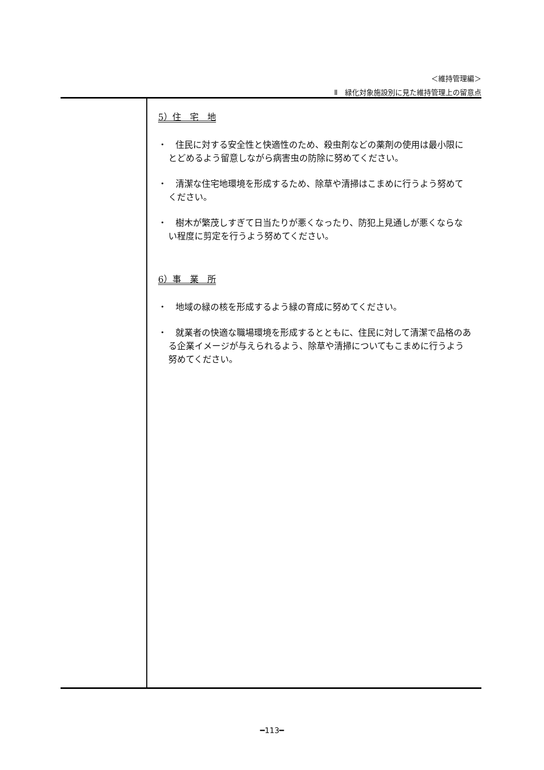＜維持管理編＞
Ⅱ　緑化対象施設別に見た維持管理上の留意点
5）住　宅　地
・　住民に対する安全性と快適性のため、殺虫剤などの薬剤の使用は最小限にとどめるよう留意しながら病害虫の防除に努めてください。
・　清潔な住宅地環境を形成するため、除草や清掃はこまめに行うよう努めてください。
・　樹木が繁茂しすぎて日当たりが悪くなったり、防犯上見通しが悪くならない程度に剪定を行うよう努めてください。
6）事　業　所
・　地域の緑の核を形成するよう緑の育成に努めてください。
・　就業者の快適な職場環境を形成するとともに、住民に対して清潔で品格のある企業イメージが与えられるよう、除草や清掃についてもこまめに行うよう努めてください。
━113━